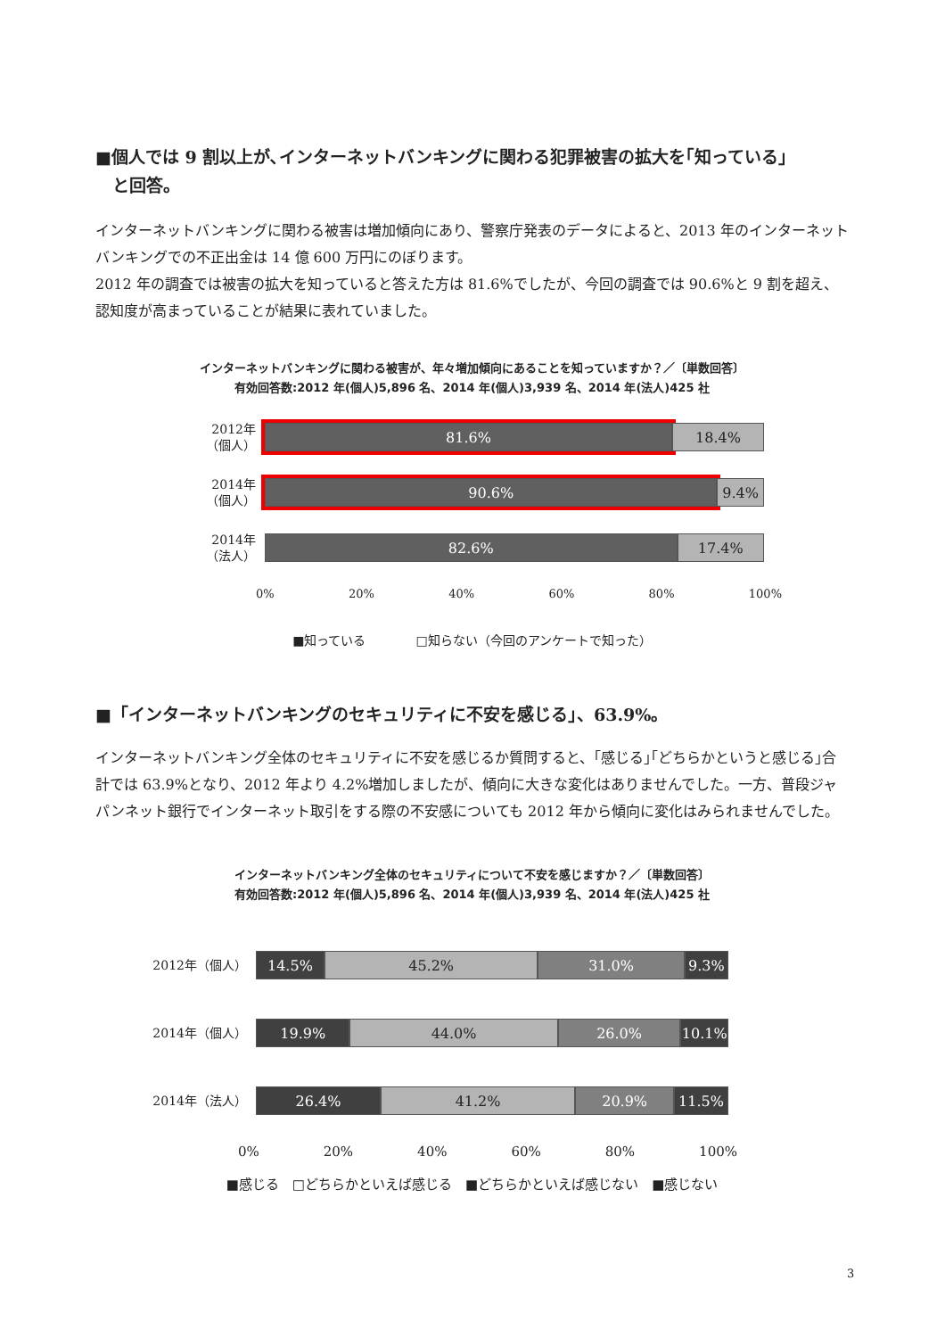■個人では 9 割以上が､インターネットバンキングに関わる犯罪被害の拡大を｢知っている｣
　と回答。
インターネットバンキングに関わる被害は増加傾向にあり、警察庁発表のデータによると、2013 年のインターネットバンキングでの不正出金は 14 億 600 万円にのぼります。
2012 年の調査では被害の拡大を知っていると答えた方は 81.6%でしたが、今回の調査では 90.6%と 9 割を超え、認知度が高まっていることが結果に表れていました。
インターネットバンキングに関わる被害が、年々増加傾向にあることを知っていますか？／〔単数回答〕
有効回答数:2012 年(個人)5,896 名、2014 年(個人)3,939 名、2014 年(法人)425 社
2012年
（個人）
81.6% 18.4%
2014年
（個人）
90.6% 9.4%
2014年
（法人）
82.6% 17.4%
0% 20% 40% 60% 80% 100%
■知っている　　　　□知らない（今回のアンケートで知った）
■「インターネットバンキングのセキュリティに不安を感じる」、63.9%。
インターネットバンキング全体のセキュリティに不安を感じるか質問すると、｢感じる｣｢どちらかというと感じる｣合計では 63.9%となり、2012 年より 4.2%増加しましたが、傾向に大きな変化はありませんでした。一方、普段ジャパンネット銀行でインターネット取引をする際の不安感についても 2012 年から傾向に変化はみられませんでした。
インターネットバンキング全体のセキュリティについて不安を感じますか？／〔単数回答〕
有効回答数:2012 年(個人)5,896 名、2014 年(個人)3,939 名、2014 年(法人)425 社
2012年（個人）
14.5% 45.2% 31.0% 9.3%
2014年（個人）
19.9% 44.0% 26.0% 10.1%
2014年（法人）
26.4% 41.2% 20.9% 11.5%
0% 20% 40% 60% 80% 100%
■感じる　□どちらかといえば感じる　■どちらかといえば感じない　■感じない
3